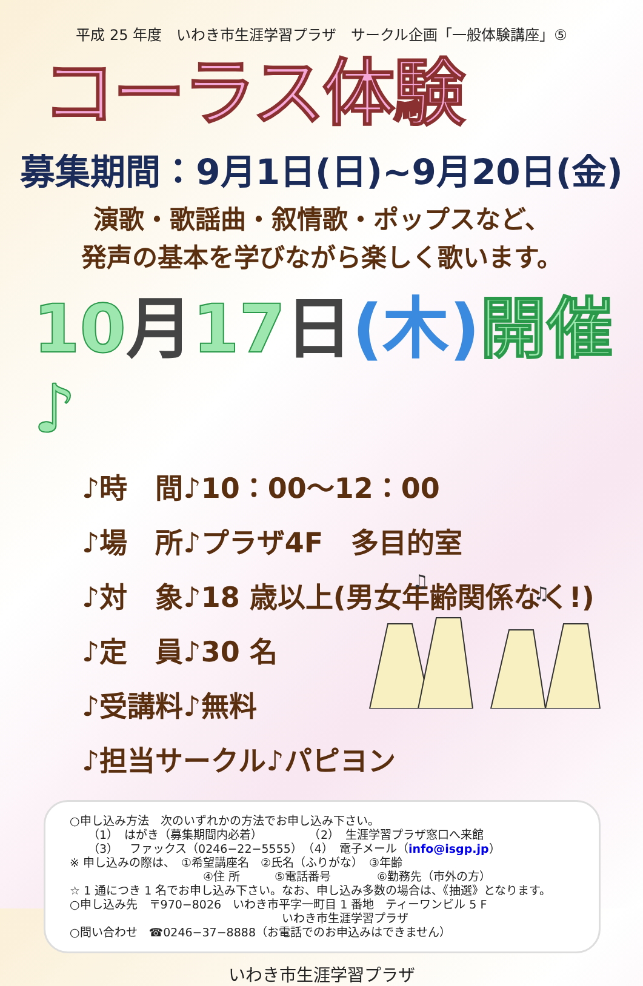平成 25 年度　いわき市生涯学習プラザ　サークル企画「一般体験講座」⑤
コーラス体験
募集期間：9月1日(日)~9月20日(金)
演歌・歌謡曲・叙情歌・ポップスなど、
発声の基本を学びながら楽しく歌います。
10月17日(木) 開催♪
♪時　間♪10：00～12：00
♪場　所♪プラザ4F　多目的室
♪対　象♪18 歳以上(男女年齢関係なく!)
♪定　員♪30 名
♪受講料♪無料
♪担当サークル♪パピヨン
♫
♫
○申し込み方法　次のいずれかの方法でお申し込み下さい。
（1）　はがき（募集期間内必着）　　　　　（2）　生涯学習プラザ窓口へ来館
（3）　ファックス（0246−22−5555）　（4）　電子メール（info@isgp.jp）
※ 申し込みの際は、　①希望講座名　②氏名（ふりがな）　③年齢
④住 所　　　⑤電話番号　　　　⑥勤務先（市外の方）
☆ 1 通につき 1 名でお申し込み下さい。なお、申し込み多数の場合は、《抽選》となります。
○申し込み先　〒970−8026　いわき市平字一町目 1 番地　ティーワンビル 5 F
いわき市生涯学習プラザ
○問い合わせ　☎0246−37−8888（お電話でのお申込みはできません）
いわき市生涯学習プラザ